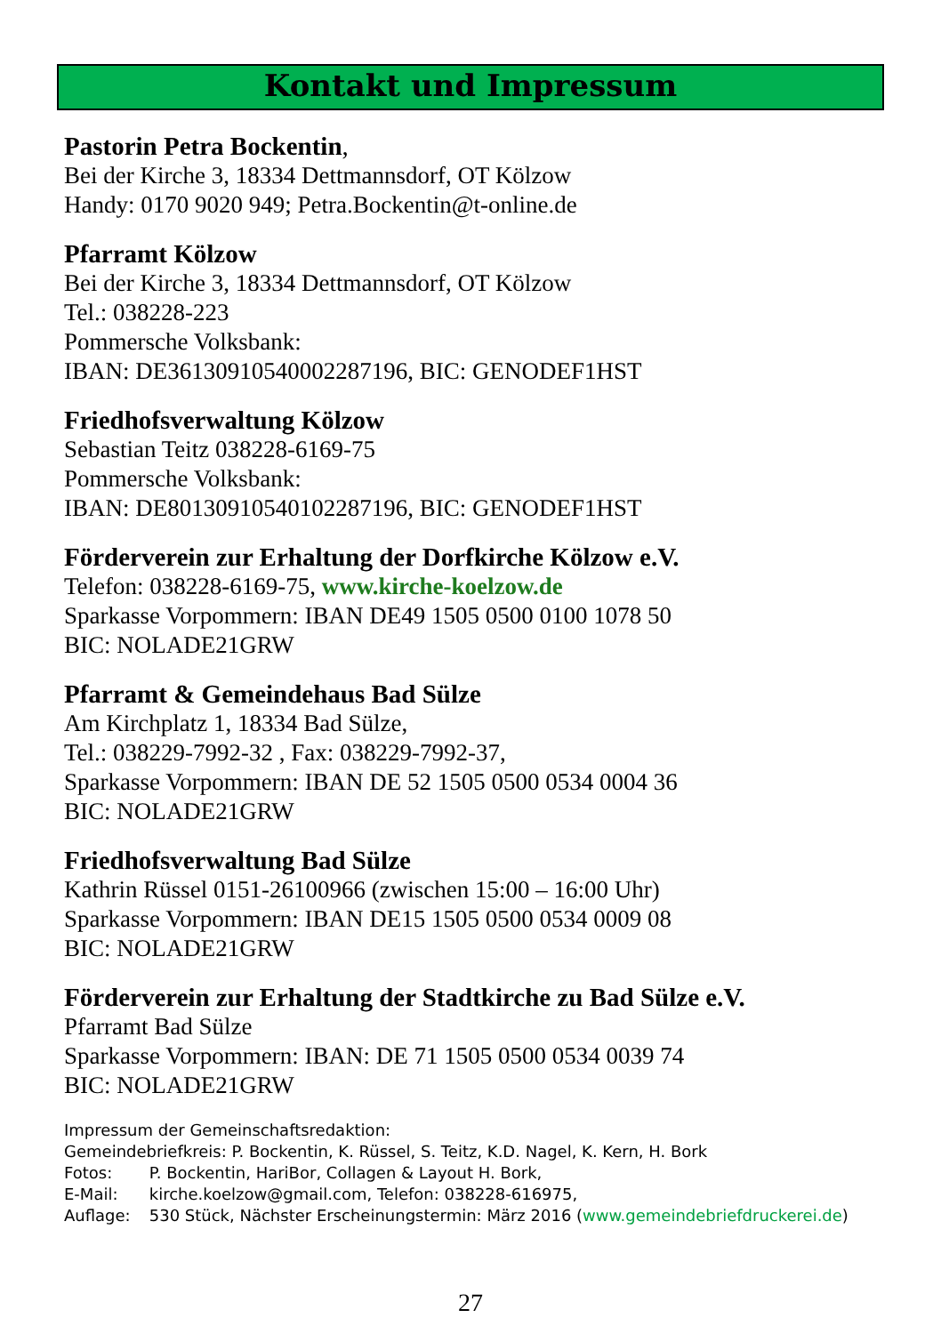Kontakt und Impressum
Pastorin Petra Bockentin,
Bei der Kirche 3, 18334 Dettmannsdorf, OT Kölzow
Handy: 0170 9020 949; Petra.Bockentin@t-online.de
Pfarramt Kölzow
Bei der Kirche 3, 18334 Dettmannsdorf, OT Kölzow
Tel.: 038228-223
Pommersche Volksbank:
IBAN: DE36130910540002287196, BIC: GENODEF1HST
Friedhofsverwaltung Kölzow
Sebastian Teitz 038228-6169-75
Pommersche Volksbank:
IBAN: DE80130910540102287196, BIC: GENODEF1HST
Förderverein zur Erhaltung der Dorfkirche Kölzow e.V.
Telefon: 038228-6169-75, www.kirche-koelzow.de
Sparkasse Vorpommern: IBAN DE49 1505 0500 0100 1078 50
BIC: NOLADE21GRW
Pfarramt & Gemeindehaus Bad Sülze
Am Kirchplatz 1, 18334 Bad Sülze,
Tel.: 038229-7992-32 , Fax: 038229-7992-37,
Sparkasse Vorpommern: IBAN DE 52 1505 0500 0534 0004 36
BIC: NOLADE21GRW
Friedhofsverwaltung Bad Sülze
Kathrin Rüssel 0151-26100966 (zwischen 15:00 – 16:00 Uhr)
Sparkasse Vorpommern: IBAN DE15 1505 0500 0534 0009 08
BIC: NOLADE21GRW
Förderverein zur Erhaltung der Stadtkirche zu Bad Sülze e.V.
Pfarramt Bad Sülze
Sparkasse Vorpommern: IBAN: DE 71 1505 0500 0534 0039 74
BIC: NOLADE21GRW
Impressum der Gemeinschaftsredaktion:
Gemeindebriefkreis: P. Bockentin, K. Rüssel, S. Teitz, K.D. Nagel, K. Kern, H. Bork
Fotos: P. Bockentin, HariBor, Collagen & Layout H. Bork,
E-Mail: kirche.koelzow@gmail.com, Telefon: 038228-616975,
Auflage: 530 Stück, Nächster Erscheinungstermin: März 2016 (www.gemeindebriefdruckerei.de)
27